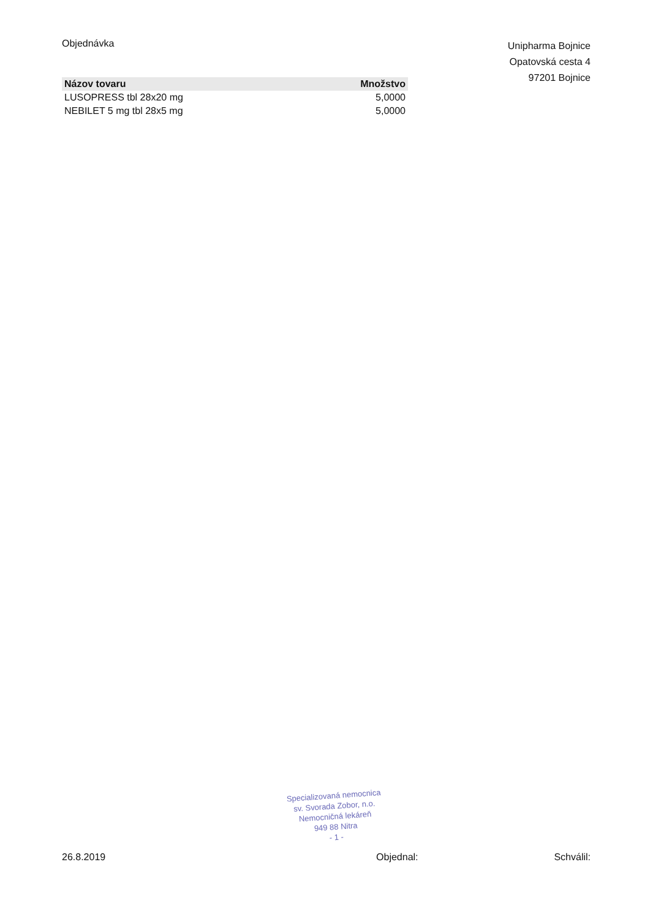Objednávka
Unipharma Bojnice
Opatovská cesta 4
97201 Bojnice
| Názov tovaru | Množstvo |
| --- | --- |
| LUSOPRESS tbl 28x20 mg | 5,0000 |
| NEBILET 5 mg tbl 28x5 mg | 5,0000 |
Specializovaná nemocnica
sv. Svorada Zobor, n.o.
Nemocničná lekáreň
949 88 Nitra
- 1 -
26.8.2019 Objednal: Schválil: